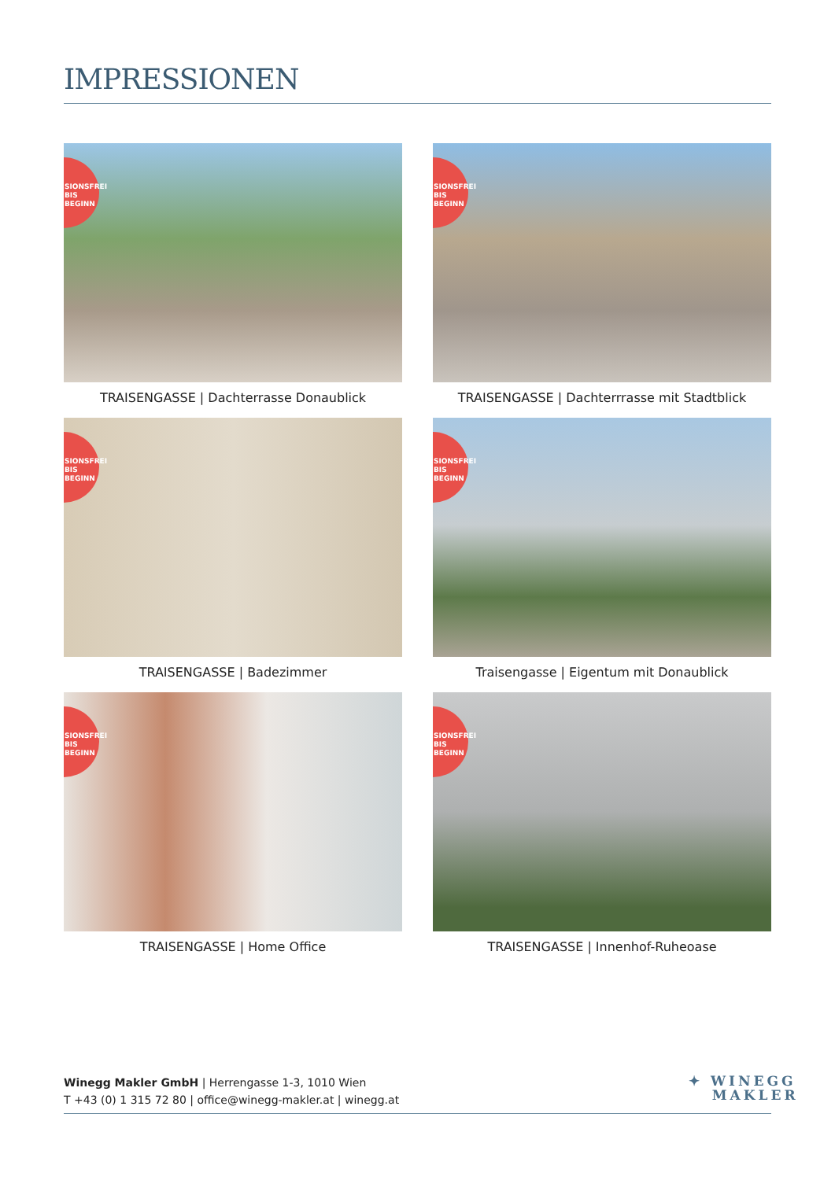IMPRESSIONEN
SIONSFREI
BIS
BEGINN
TRAISENGASSE | Dachterrasse Donaublick
SIONSFREI
BIS
BEGINN
TRAISENGASSE | Dachterrrasse mit Stadtblick
SIONSFREI
BIS
BEGINN
TRAISENGASSE | Badezimmer
SIONSFREI
BIS
BEGINN
Traisengasse | Eigentum mit Donaublick
SIONSFREI
BIS
BEGINN
TRAISENGASSE | Home Office
SIONSFREI
BIS
BEGINN
TRAISENGASSE | Innenhof-Ruheoase
Winegg Makler GmbH | Herrengasse 1-3, 1010 Wien
T +43 (0) 1 315 72 80 | office@winegg-makler.at | winegg.at
✦ WINEGG
MAKLER